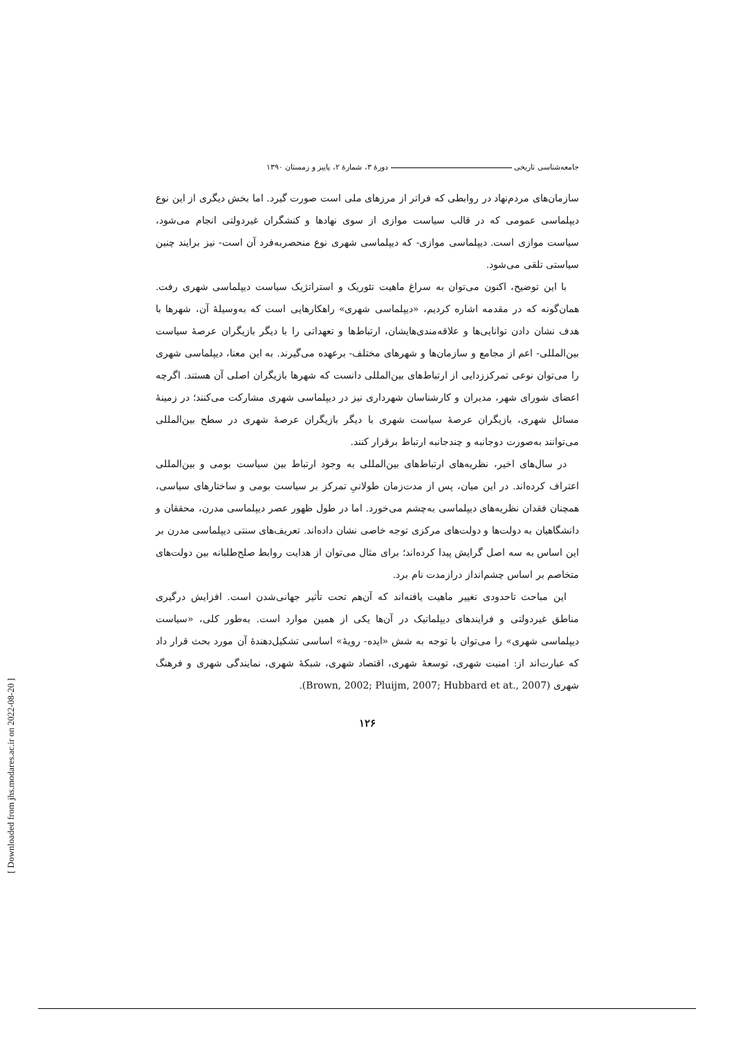جامعه‌شناسی تاریخی دورهٔ ۳، شمارهٔ ۲، پاییز و زمستان ۱۳۹۰
سازمان‌های مردم‌نهاد در روابطی که فراتر از مرزهای ملی است صورت گیرد. اما بخش دیگری از این نوع دیپلماسی عمومی که در قالب سیاست موازی از سوی نهادها و کنشگران غیردولتی انجام می‌شود، سیاست موازی است. دیپلماسی موازی- که دیپلماسی شهری نوع منحصربه‌فرد آن است- نیز برایند چنین سیاستی تلقی می‌شود.
با این توضیح، اکنون می‌توان به سراغ ماهیت تئوریک و استراتژیک سیاست دیپلماسی شهری رفت. همان‌گونه که در مقدمه اشاره کردیم، «دیپلماسی شهری» راهکارهایی است که به‌وسیلهٔ آن، شهرها با هدف نشان دادن توانایی‌ها و علاقه‌مندی‌هایشان، ارتباط‌ها و تعهداتی را با دیگر بازیگران عرصهٔ سیاست بین‌المللی- اعم از مجامع و سازمان‌ها و شهرهای مختلف- برعهده می‌گیرند. به این معنا، دیپلماسی شهری را می‌توان نوعی تمرکززدایی از ارتباط‌های بین‌المللی دانست که شهرها بازیگران اصلی آن هستند. اگرچه اعضای شورای شهر، مدیران و کارشناسان شهرداری نیز در دیپلماسی شهری مشارکت می‌کنند؛ در زمینهٔ مسائل شهری، بازیگران عرصهٔ سیاست شهری با دیگر بازیگران عرصهٔ شهری در سطح بین‌المللی می‌توانند به‌صورت دوجانبه و چندجانبه ارتباط برقرار کنند.
در سال‌های اخیر، نظریه‌های ارتباط‌های بین‌المللی به وجود ارتباط بین سیاست بومی و بین‌المللی اعتراف کرده‌اند. در این میان، پس از مدت‌زمان طولانیِ تمرکز بر سیاست بومی و ساختارهای سیاسی، همچنان فقدان نظریه‌های دیپلماسی به‌چشم می‌خورد. اما در طول ظهور عصر دیپلماسی مدرن، محققان و دانشگاهیان به دولت‌ها و دولت‌های مرکزی توجه خاصی نشان داده‌اند. تعریف‌های سنتی دیپلماسی مدرن بر این اساس به سه اصل گرایش پیدا کرده‌اند؛ برای مثال می‌توان از هدایت روابط صلح‌طلبانه بین دولت‌های متخاصم بر اساس چشم‌انداز درازمدت نام برد.
این مباحث تاحدودی تغییر ماهیت یافته‌اند که آن‌هم تحت تأثیر جهانی‌شدن است. افزایش درگیری مناطق غیردولتی و فرایندهای دیپلماتیک در آن‌ها یکی از همین موارد است. به‌طور کلی، «سیاست دیپلماسی شهری» را می‌توان با توجه به شش «ایده- رویهٔ» اساسی تشکیل‌دهندهٔ آن مورد بحث قرار داد که عبارت‌اند از: امنیت شهری، توسعهٔ شهری، اقتصاد شهری، شبکهٔ شهری، نمایندگی شهری و فرهنگ شهری (Brown, 2002; Pluijm, 2007; Hubbard et at., 2007).
۱۲۶
[ Downloaded from jhs.modares.ac.ir on 2022-08-20 ]